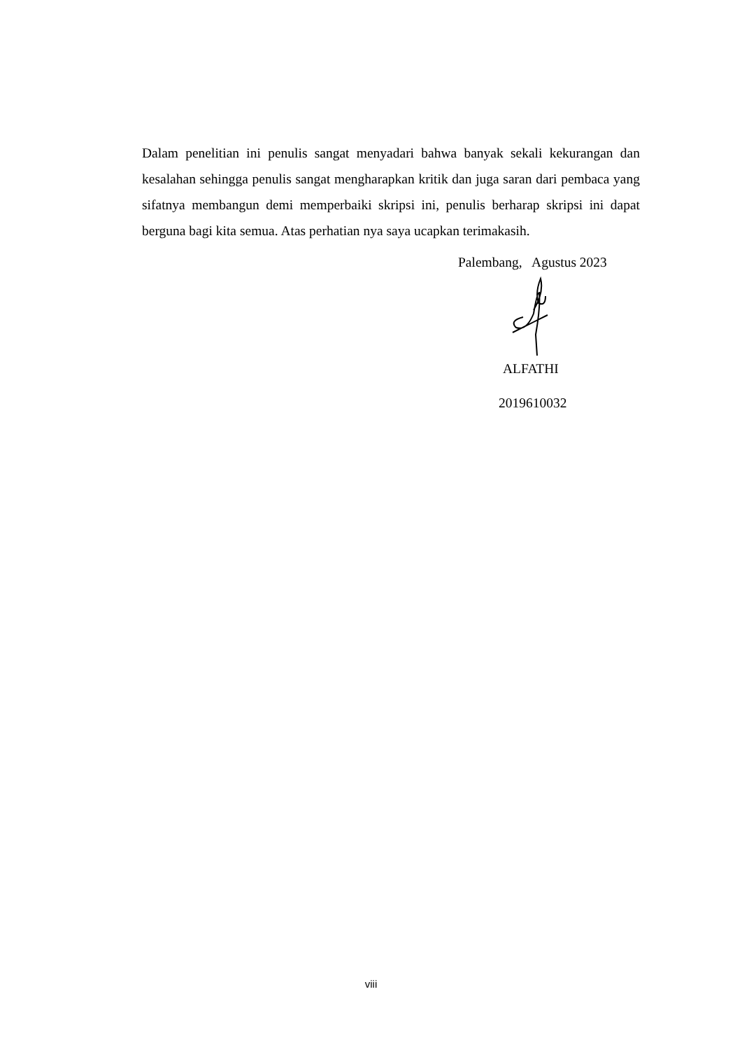Dalam penelitian ini penulis sangat menyadari bahwa banyak sekali kekurangan dan kesalahan sehingga penulis sangat mengharapkan kritik dan juga saran dari pembaca yang sifatnya membangun demi memperbaiki skripsi ini, penulis berharap skripsi ini dapat berguna bagi kita semua. Atas perhatian nya saya ucapkan terimakasih.
Palembang, Agustus 2023
ALFATHI
2019610032
viii